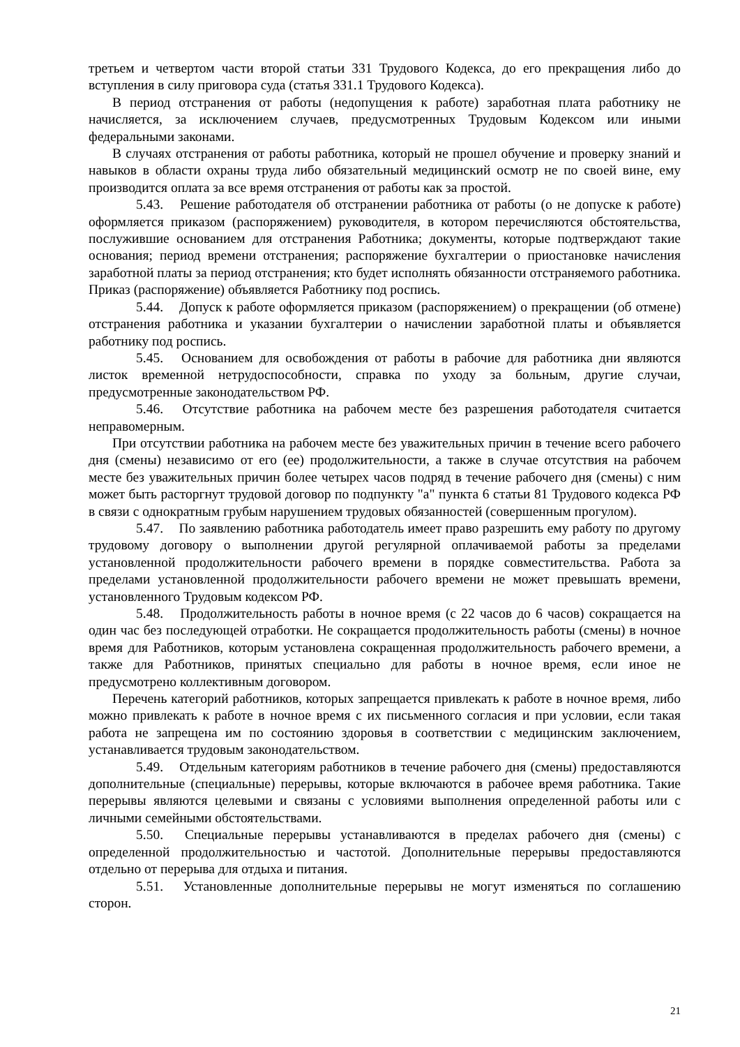третьем и четвертом части второй статьи 331 Трудового Кодекса, до его прекращения либо до вступления в силу приговора суда (статья 331.1 Трудового Кодекса).
В период отстранения от работы (недопущения к работе) заработная плата работнику не начисляется, за исключением случаев, предусмотренных Трудовым Кодексом или иными федеральными законами.
В случаях отстранения от работы работника, который не прошел обучение и проверку знаний и навыков в области охраны труда либо обязательный медицинский осмотр не по своей вине, ему производится оплата за все время отстранения от работы как за простой.
5.43. Решение работодателя об отстранении работника от работы (о не допуске к работе) оформляется приказом (распоряжением) руководителя, в котором перечисляются обстоятельства, послужившие основанием для отстранения Работника; документы, которые подтверждают такие основания; период времени отстранения; распоряжение бухгалтерии о приостановке начисления заработной платы за период отстранения; кто будет исполнять обязанности отстраняемого работника. Приказ (распоряжение) объявляется Работнику под роспись.
5.44. Допуск к работе оформляется приказом (распоряжением) о прекращении (об отмене) отстранения работника и указании бухгалтерии о начислении заработной платы и объявляется работнику под роспись.
5.45. Основанием для освобождения от работы в рабочие для работника дни являются листок временной нетрудоспособности, справка по уходу за больным, другие случаи, предусмотренные законодательством РФ.
5.46. Отсутствие работника на рабочем месте без разрешения работодателя считается неправомерным.
При отсутствии работника на рабочем месте без уважительных причин в течение всего рабочего дня (смены) независимо от его (ее) продолжительности, а также в случае отсутствия на рабочем месте без уважительных причин более четырех часов подряд в течение рабочего дня (смены) с ним может быть расторгнут трудовой договор по подпункту "а" пункта 6 статьи 81 Трудового кодекса РФ в связи с однократным грубым нарушением трудовых обязанностей (совершенным прогулом).
5.47. По заявлению работника работодатель имеет право разрешить ему работу по другому трудовому договору о выполнении другой регулярной оплачиваемой работы за пределами установленной продолжительности рабочего времени в порядке совместительства. Работа за пределами установленной продолжительности рабочего времени не может превышать времени, установленного Трудовым кодексом РФ.
5.48. Продолжительность работы в ночное время (с 22 часов до 6 часов) сокращается на один час без последующей отработки. Не сокращается продолжительность работы (смены) в ночное время для Работников, которым установлена сокращенная продолжительность рабочего времени, а также для Работников, принятых специально для работы в ночное время, если иное не предусмотрено коллективным договором.
Перечень категорий работников, которых запрещается привлекать к работе в ночное время, либо можно привлекать к работе в ночное время с их письменного согласия и при условии, если такая работа не запрещена им по состоянию здоровья в соответствии с медицинским заключением, устанавливается трудовым законодательством.
5.49. Отдельным категориям работников в течение рабочего дня (смены) предоставляются дополнительные (специальные) перерывы, которые включаются в рабочее время работника. Такие перерывы являются целевыми и связаны с условиями выполнения определенной работы или с личными семейными обстоятельствами.
5.50. Специальные перерывы устанавливаются в пределах рабочего дня (смены) с определенной продолжительностью и частотой. Дополнительные перерывы предоставляются отдельно от перерыва для отдыха и питания.
5.51. Установленные дополнительные перерывы не могут изменяться по соглашению сторон.
21